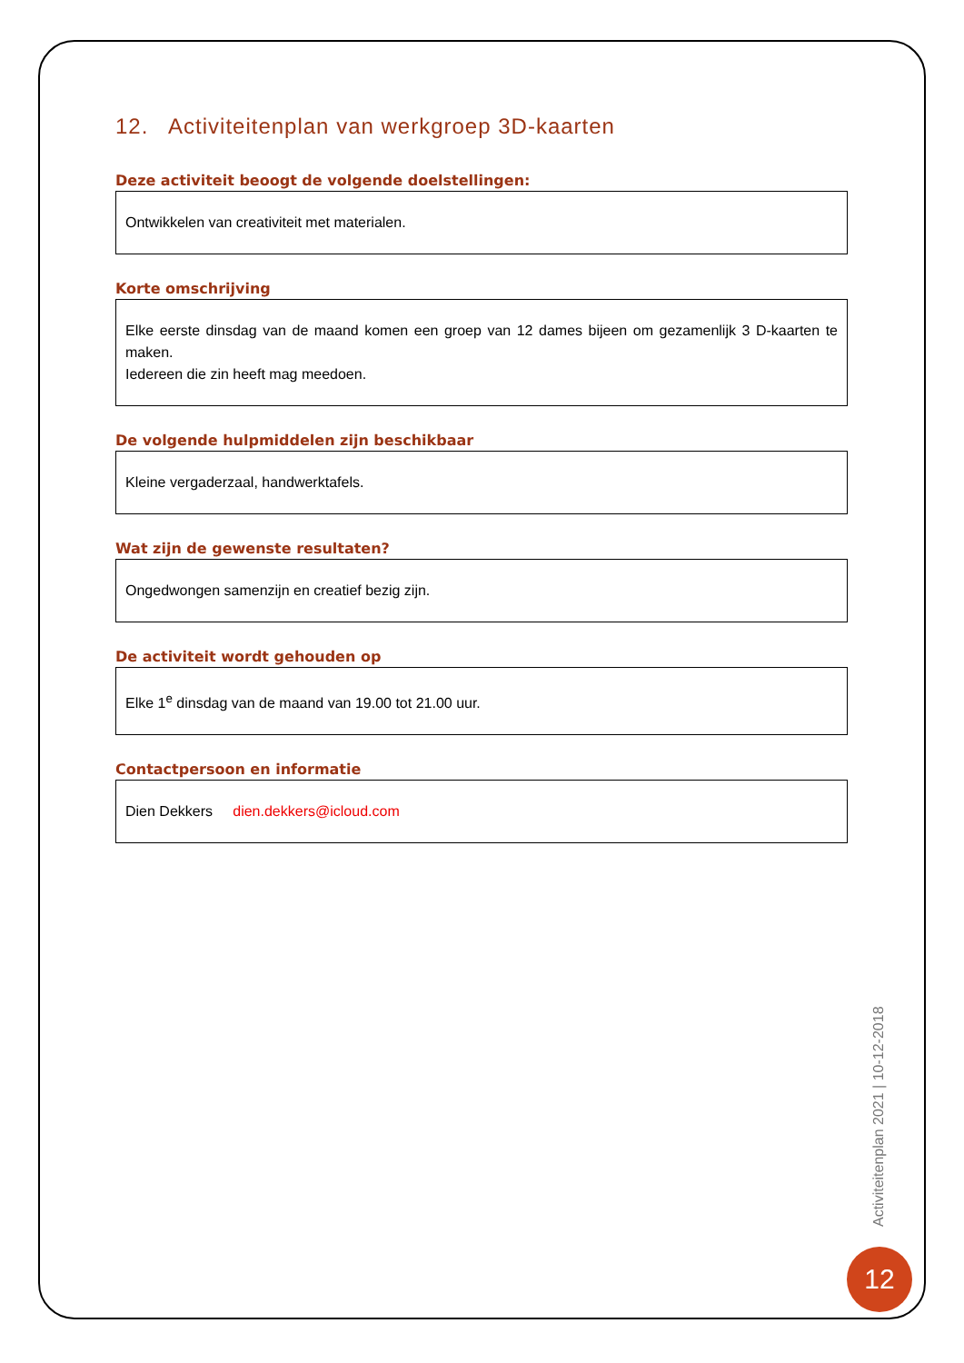12. Activiteitenplan van werkgroep 3D-kaarten
Deze activiteit beoogt de volgende doelstellingen:
Ontwikkelen van creativiteit met materialen.
Korte omschrijving
Elke eerste dinsdag van de maand komen een groep van 12 dames bijeen om gezamenlijk 3 D-kaarten te maken.
Iedereen die zin heeft mag meedoen.
De volgende hulpmiddelen zijn beschikbaar
Kleine vergaderzaal, handwerktafels.
Wat zijn de gewenste resultaten?
Ongedwongen samenzijn en creatief bezig zijn.
De activiteit wordt gehouden op
Elke 1<sup>e</sup> dinsdag van de maand van 19.00 tot 21.00 uur.
Contactpersoon en informatie
Dien Dekkers dien.dekkers@icloud.com
Activiteitenplan 2021 | 10-12-2018
12